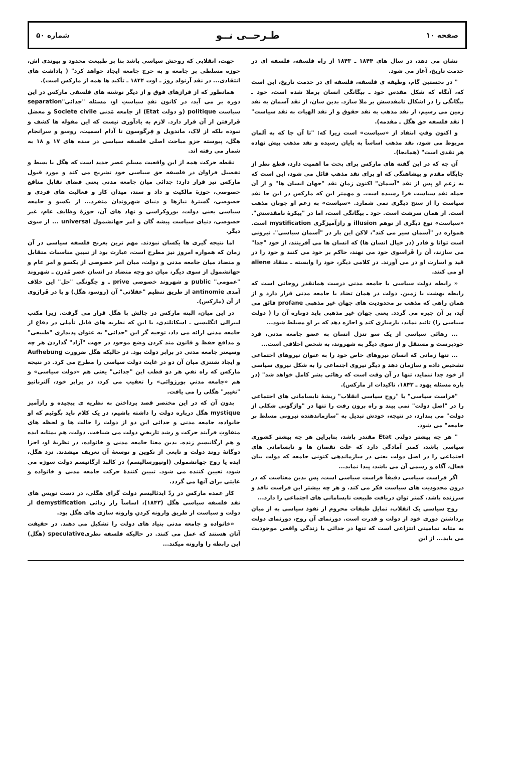صفحه ۱۰ طـرحــی نــو شماره ۵۰
نشان می دهد، در سال های ۱۸۴۴ ـ ۱۸۴۳ از راه فلسفه، فلسفه ای در خدمت تاریخ، آغاز می شود.
" در نخستین گام، وظیفه ی فلسفه، فلسفه ای در خدمت تاریخ، این است که، آنگاه که شکل مقدس خود ـ بیگانگی انسان برملا شده است، خود ـ بیگانگی را در اشکال نامقدسش بر ملا سازد. بدین سان، از نقد آسمان به نقد زمین می رسیم، از نقد مذهب به نقد حقوق و از نقد الهیات به نقد سیاست" ( نقد فلسفه حق هگل ـ مقدمه).
و اکنون وقتِ انتقاد از «سیاست» است زیرا که: "تا آن جا که به آلمان مربوط می شود، نقد مذهب اساساً به پایان رسیده و نقد مذهب پیش نهاده هر نقدی است" (همانجا).
آن چه که در این گفته های مارکس برای بحث ما اهمیت دارد، قطع نظر از جایگاه مقدم و پیشاهنگی که او برای نقد مذهب قائل می شود، این است که به زعم او پس از نقد "آسمان" اکنون زمانِ نقد "جهان انسان ها" و از آن جمله نقد سیاست فرا رسیده است. و مهمتر این که مارکس در این جا نقد سیاست را از سنخ دیگری نمی شمارد. «سیاست» به زعم او چونان مذهب است. از همان سرشت است. خود ـ بیگانگی است، اما در "پیکرهٔ نامقدسش". «سیاست» نوع دیگری از توهم illusion و رازآمیزگری mystification است. همواره در "آسمان سیر می کند"، لاکن این بار در "آسمان سیاسی". نیرونی است توانا و قادر (در خیال انسان ها) که انسان ها می آفرینند، از خود "جدا" می سازند، آن را فَراسوی خود می نهند، حاکم بر خود می کنند و خود را در قید و اسارت او در می آورند. در کلامی دیگر، خود را وابسته ـ منقاد aliene او می کنند.
« رابطه دولت سیاسی با جامعه مدنی درست همانقدر روحانی است که رابطه بهشت با زمین. دولت در همان تضاد با جامعه مدنی قرار دارد و از همان راهی که مذهب بر محدودیت های جهان غیر مذهبی profane فائق می آید، بر آن چیره می گردد. یعنی جهان غیر مذهبی باید دوباره آن را ( دولت سیاسی را) تائید نماید، بازسازی کند و اجازه دهد که بر او مسلط شود...
... رهائی سیاسی از یک سو تنزل انسان به عضو جامعه مدنی، فرد خودپرست و مستقل و از سوی دیگر به شهروند، به شخص اخلاقی است...
... تنها زمانی که انسان نیروهای خاص خود را به عنوان نیروهای اجتماعی تشخیص داده و سازمان دهد و دیگر نیروی اجتماعی را به شکل نیروی سیاسی از خود جدا ننماید، تنها در آن وقت است که رهائی بشر کامل خواهد شد" (در باره مسئله یهود ـ ۱۸۴۳، تاکیدات از مارکس).
"فراست سیاسی" یا "روح سیاسی انقلاب" ریشهٔ نابسامانی های اجتماعی را در "اصل دولت" نمی بیند و راه برون رفت را تنها در "واژگونی شکلی از دولت" می پندارد، در نتیجه، خودش تبدیل به "سازماندهنده نیرونی مسلط بر جامعه" می شود.
" هر چه بیشتر دولتی Etat مقتدر باشد، بنابراین هر چه بیشتر کشوری سیاسی باشد، کمتر آمادگی دارد که علت نقصان ها و نابسامانی های اجتماعی را در اصل دولت یعنی در سازماندهی کنونی جامعه که دولت بیان فعال، آگاه و رسمی آن می باشد، پیدا نماید...
اگر فراست سیاسی دقیقاً فراست سیاسی است، پس بدین معناست که در درون محدودیت های سیاست فکر می کند. و هر چه بیشتر این فراست نافذ و سرزنده باشد، کمتر توان دریافت طبیعت نابسامانی های اجتماعی را دارد...
روح سیاسی یک انقلاب، تمایل طبقات محروم از نفوذ سیاسی به از میان برداشتن دوری خود از دولت و قدرت است. دورنمای آن روح، دورنمای دولت به مثابه تمامیتی انتزاعی است که تنها در جدائی با زندگی واقعی موجودیت می یابد... از این
جهت، انقلابی که روحش سیاسی باشد بنا بر طبیعت محدود و پیوندی اش، حوزه مسلطی بر جامعه و به خرج جامعه ایجاد خواهد کرد" ( یاداشت های انتقادی... در نقد آرنولد روژ ـ اوت ۱۸۴۴ ـ تأکید ها همه از مارکس است).
همانطور که از فرازهای فوق و از دیگر نوشته های فلسفی مارکس در این دوره بر می آید، در کانون نقدِ سیاستِ او، مسئله "جدائی"separation سیاست politique (و دولت Etat) از جامعه مَدنی Societe civile و معضل فَرارفتن از آن قرار دارد. لازم به یادآوری نیست که این مقوله ها کشف و نبوده بلکه از لاک، ماندویل و فِرگوسون تا آدام اسمیت، روسو و سرانجام هگل، پیوسته جزو مباحث اصلی فلسفه سیاسی در سده های ۱۷ و ۱۸ به شمار می رفته اند.
نقطه حرکت همه از این واقعیت مسلم عصر جدید است که هگل با بسط و تفصیل فراوان در فلسفه حق سیاسی خود تشریح می کند و مورد قبول مارکس نیز قرار دارد: جدائی میان جامعه مدنی یعنی فضای تقابل منافع خصوصی، حوزهٔ مالکیت و داد و ستد، میدان کار و فعالیت های فردی و خصوصی، گسترهٔ نیازها و دنیای شهروندان منفرد... از یکسو و جامعه سیاسی یعنی دولت، بوروکراسی و نهاد های آن، حوزهٔ وظایف عام، غیر خصوصی، دنیای سیاست پیشه گان و امر جهانشمول universal ... از سوی دیگر.
اما نتیجه گیری ها یکسان نبودند. مهم ترین بغرنج فلسفه سیاسی در آن زمان که همواره امروز نیز مطرح است، عبارت بود از تبیین مناسبات متقابل و متضاد میان جامعه مدنی و دولت، میان امر خصوصی از یکسو و امر عام و جهانشمول از سوی دیگر، میان دو وجه متضاد در انسان عصر مُدرن ـ شهروند "عمومی" public و شهروند خصوصی prive ـ و چگونگی "حل" این خلاف آمدی antinomie از طریق تنظیم "عقلانی" آن (روسو، هگل) و یا در فَرارَوی از آن (مارکس).
در این میان، البته مارکس در چالش با هگل قرار می گرفت. زیرا مکتب لیبرالی انگلیسی ـ اسکاتلندی، با این که نظریه های قابل تأملی در دفاع از جامعه مدنی ارائه می داد، توجیه گر این "جدائی" به عنوان پدیداری "طبیعی" و مدافع حفظ و قانون مند کردن وضع موجود در جهت "آزاد" گذاردن هر چه وسیعتر جامعه مدنی در برابر دولت بود. در حالیکه هگل ضرورت Aufhebung و ایجاد سَنتزی میان آن دو در غایت دولت سیاسی را مطرح می کرد. در نتیجه مارکس که راه نفیِ هر دو قطب این "جدائی" یعنی هم «دولت سیاسی» و هم «جامعه مدنیِ بورژوائی» را تعقیب می کرد، در برابر خود، آلترناتیو "تغییر" هگلی را می یافت.
بدون آن که در این مختصر قصد پرداختن به نظریه ی پیچیده و رازآمیز mystique هگل درباره دولت را داشته باشیم، در یک کلام باید بگوئیم که او خانواده، جامعه مدنی و جدائی این دو از دولت را حالت ها و لحظه های متفاوتِ فرآیند حرکت و رشد تاریخیِ دولت می شناخت. دولت، هم بمثابه ایده و هم ارگانیسم زنده. بدین معنا جامعه مدنی و خانواده، در نظریهٔ او، اجزا دوگانهٔ روند دولت و تابعی از تکوین و توسعهٔ آن تعریف میشدند. نزد هگل، ایده یا روح جهانشمولی (اونیورسالیسم) در کالبد ارگانیسم دولت سوژه می شود، تعیین کننده می شود. تبیین کنندهٔ حرکت جامعه مدنی و خانواده و غایتی برای آنها می گردد.
کار عمده مارکس در ردّ ایدئالیسم دولت گرای هگلی، در دست نویس های نقد فلسفه سیاسی هگل (۱۸۴۳)، اساساً راز زدائی demystification از دولت و سیاست از طریق وارونه کردنِ وارونه سازی های هگل بود.
«خانواده و جامعه مدنی بنیاد های دولت را تشکیل می دهند. در حقیقت آنان هستند که عمل می کنند. در حالیکه فلسفه نظریspeculative (هگل) این رابطه را وارونه میکند...